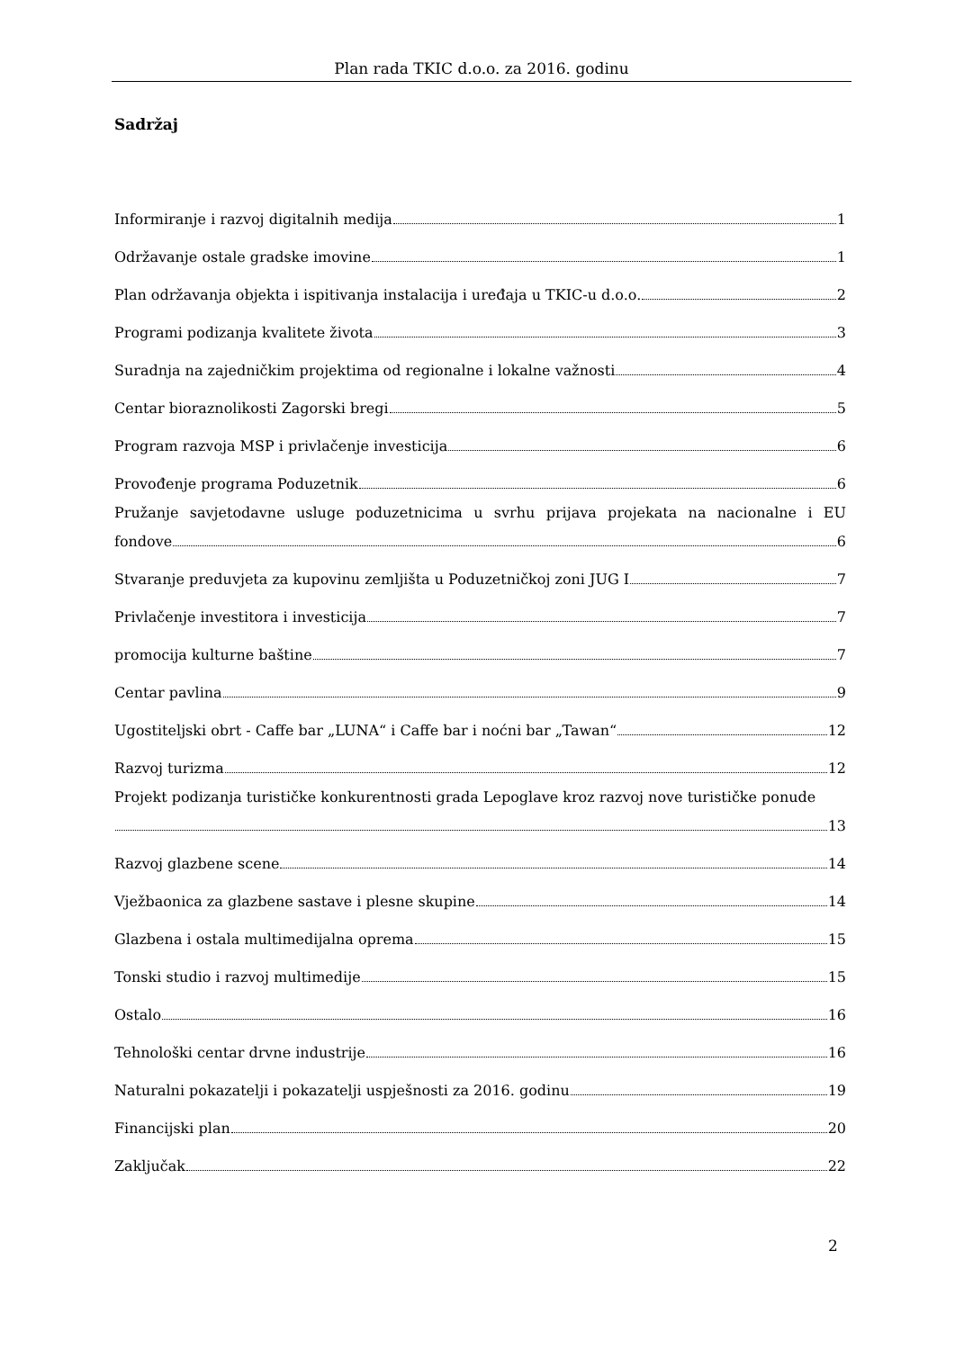Plan rada TKIC d.o.o. za 2016. godinu
Sadržaj
Informiranje i razvoj digitalnih medija 1
Održavanje ostale gradske imovine 1
Plan održavanja objekta i ispitivanja instalacija i uređaja u TKIC-u d.o.o. 2
Programi podizanja kvalitete života 3
Suradnja na zajedničkim projektima od regionalne i lokalne važnosti 4
Centar bioraznolikosti Zagorski bregi 5
Program razvoja MSP i privlačenje investicija 6
Provođenje programa Poduzetnik 6
Pružanje savjetodavne usluge poduzetnicima u svrhu prijava projekata na nacionalne i EU fondove 6
Stvaranje preduvjeta za kupovinu zemljišta u Poduzetničkoj zoni JUG I 7
Privlačenje investitora i investicija 7
promocija kulturne baštine 7
Centar pavlina 9
Ugostiteljski obrt - Caffe bar „LUNA“ i Caffe bar i noćni bar „Tawan“ 12
Razvoj turizma 12
Projekt podizanja turističke konkurentnosti grada Lepoglave kroz razvoj nove turističke ponude 13
Razvoj glazbene scene 14
Vježbaonica za glazbene sastave i plesne skupine 14
Glazbena i ostala multimedijalna oprema 15
Tonski studio i razvoj multimedije 15
Ostalo 16
Tehnološki centar drvne industrije 16
Naturalni pokazatelji i pokazatelji uspješnosti za 2016. godinu 19
Financijski plan 20
Zaključak 22
2